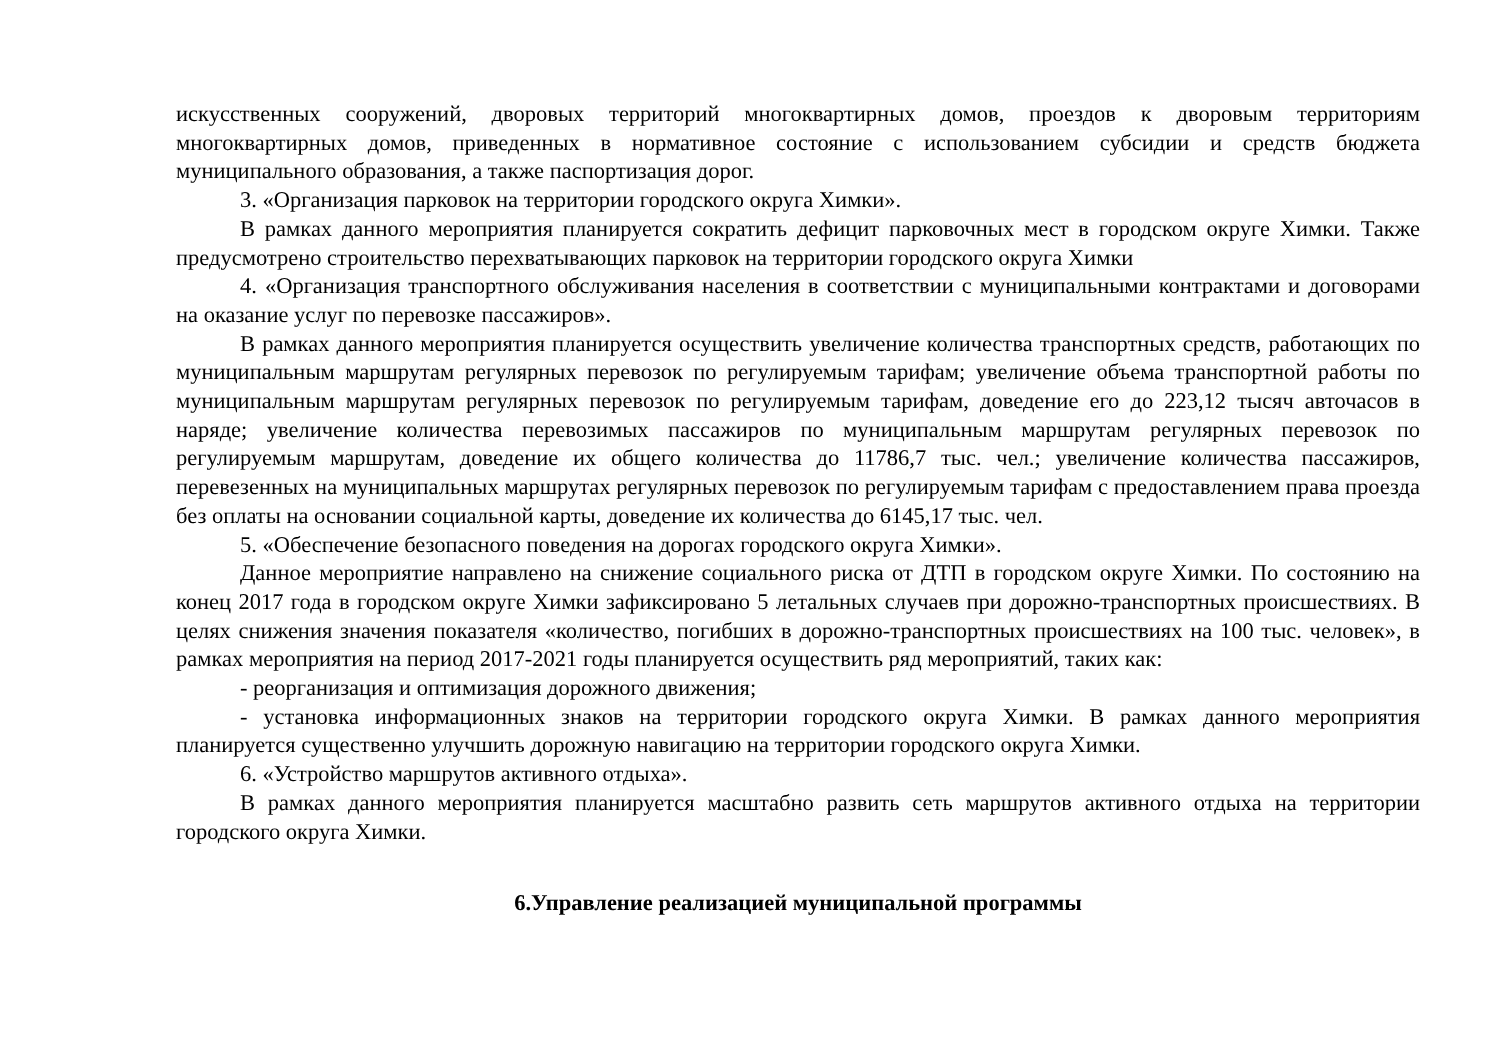искусственных сооружений, дворовых территорий многоквартирных домов, проездов к дворовым территориям многоквартирных домов, приведенных в нормативное состояние с использованием субсидии и средств бюджета муниципального образования, а также паспортизация дорог.
3. «Организация парковок на территории городского округа Химки».
В рамках данного мероприятия планируется сократить дефицит парковочных мест в городском округе Химки. Также предусмотрено строительство перехватывающих парковок на территории городского округа Химки
4. «Организация транспортного обслуживания населения в соответствии с муниципальными контрактами и договорами на оказание услуг по перевозке пассажиров».
В рамках данного мероприятия планируется осуществить увеличение количества транспортных средств, работающих по муниципальным маршрутам регулярных перевозок по регулируемым тарифам; увеличение объема транспортной работы по муниципальным маршрутам регулярных перевозок по регулируемым тарифам, доведение его до 223,12 тысяч авточасов в наряде; увеличение количества перевозимых пассажиров по муниципальным маршрутам регулярных перевозок по регулируемым маршрутам, доведение их общего количества до 11786,7 тыс. чел.; увеличение количества пассажиров, перевезенных на муниципальных маршрутах регулярных перевозок по регулируемым тарифам с предоставлением права проезда без оплаты на основании социальной карты, доведение их количества до 6145,17 тыс. чел.
5. «Обеспечение безопасного поведения на дорогах городского округа Химки».
Данное мероприятие направлено на снижение социального риска от ДТП в городском округе Химки. По состоянию на конец 2017 года в городском округе Химки зафиксировано 5 летальных случаев при дорожно-транспортных происшествиях. В целях снижения значения показателя «количество, погибших в дорожно-транспортных происшествиях на 100 тыс. человек», в рамках мероприятия на период 2017-2021 годы планируется осуществить ряд мероприятий, таких как:
- реорганизация и оптимизация дорожного движения;
- установка информационных знаков на территории городского округа Химки. В рамках данного мероприятия планируется существенно улучшить дорожную навигацию на территории городского округа Химки.
6. «Устройство маршрутов активного отдыха».
В рамках данного мероприятия планируется масштабно развить сеть маршрутов активного отдыха на территории городского округа Химки.
6.Управление реализацией муниципальной программы